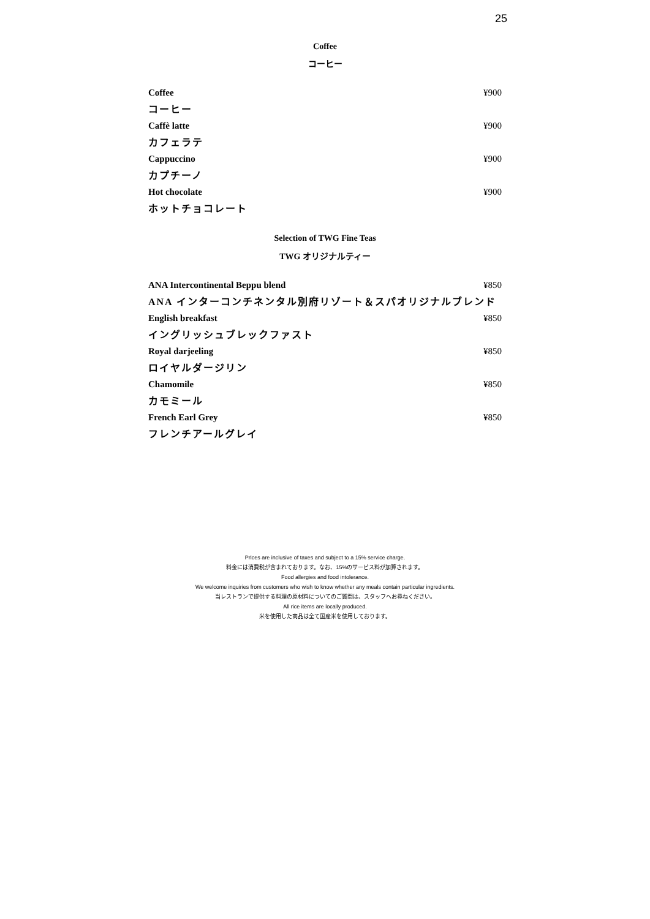25
Coffee
コーヒー
Coffee ¥900
コーヒー
Caffè latte ¥900
カフェラテ
Cappuccino ¥900
カプチーノ
Hot chocolate ¥900
ホットチョコレート
Selection of TWG Fine Teas
TWG オリジナルティー
ANA Intercontinental Beppu blend ¥850
ANA インターコンチネンタル別府リゾート＆スパオリジナルブレンド
English breakfast ¥850
イングリッシュブレックファスト
Royal darjeeling ¥850
ロイヤルダージリン
Chamomile ¥850
カモミール
French Earl Grey ¥850
フレンチアールグレイ
Prices are inclusive of taxes and subject to a 15% service charge.
料金には消費税が含まれております。なお、15%のサービス料が加算されます。
Food allergies and food intolerance.
We welcome inquiries from customers who wish to know whether any meals contain particular ingredients.
当レストランで提供する料理の原材料についてのご質問は、スタッフへお尋ねください。
All rice items are locally produced.
米を使用した商品は全て国産米を使用しております。